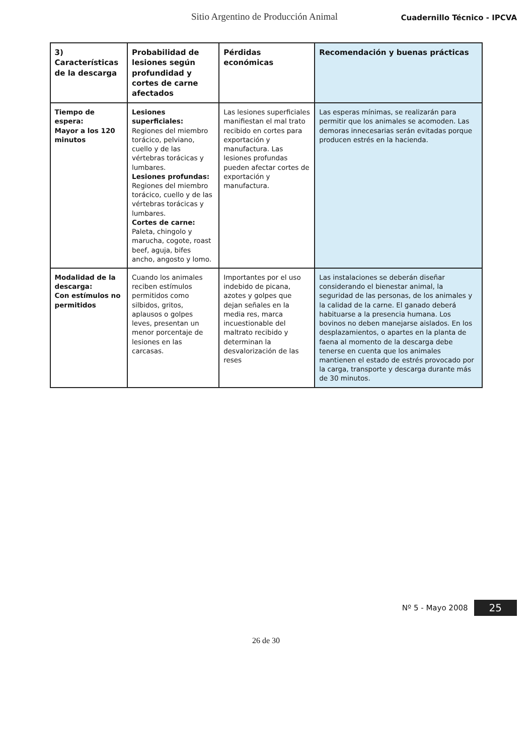Sitio Argentino de Producción Animal Cuadernillo Técnico - IPCVA
| 3) Características de la descarga | Probabilidad de lesiones según profundidad y cortes de carne afectados | Pérdidas económicas | Recomendación y buenas prácticas |
| --- | --- | --- | --- |
| Tiempo de espera: Mayor a los 120 minutos | Lesiones superficiales: Regiones del miembro torácico, pelviano, cuello y de las vértebras torácicas y lumbares. Lesiones profundas: Regiones del miembro torácico, cuello y de las vértebras torácicas y lumbares. Cortes de carne: Paleta, chingolo y marucha, cogote, roast beef, aguja, bifes ancho, angosto y lomo. | Las lesiones superficiales manifiestan el mal trato recibido en cortes para exportación y manufactura. Las lesiones profundas pueden afectar cortes de exportación y manufactura. | Las esperas mínimas, se realizarán para permitir que los animales se acomoden. Las demoras innecesarias serán evitadas porque producen estrés en la hacienda. |
| Modalidad de la descarga: Con estímulos no permitidos | Cuando los animales reciben estímulos permitidos como silbidos, gritos, aplausos o golpes leves, presentan un menor porcentaje de lesiones en las carcasas. | Importantes por el uso indebido de picana, azotes y golpes que dejan señales en la media res, marca incuestionable del maltrato recibido y determinan la desvalorización de las reses | Las instalaciones se deberán diseñar considerando el bienestar animal, la seguridad de las personas, de los animales y la calidad de la carne. El ganado deberá habituarse a la presencia humana. Los bovinos no deben manejarse aislados. En los desplazamientos, o apartes en la planta de faena al momento de la descarga debe tenerse en cuenta que los animales mantienen el estado de estrés provocado por la carga, transporte y descarga durante más de 30 minutos. |
Nº 5 - Mayo 2008 25
26 de 30